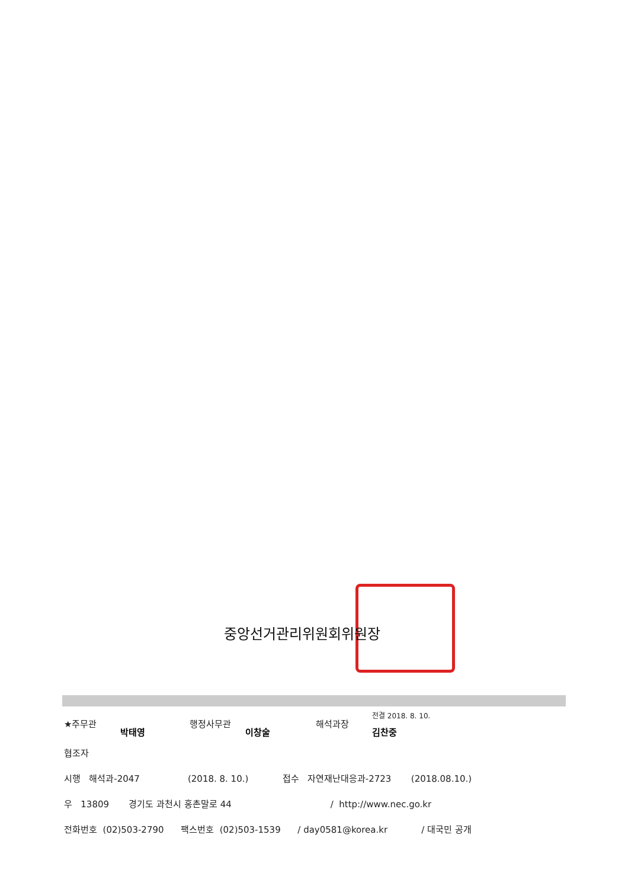중앙선거관리위원회위원장
★주무관
박태영
행정사무관
이창술
해석과장
전결 2018. 8. 10.
김찬중
협조자
시행 해석과-2047 (2018. 8. 10.) 접수 자연재난대응과-2723 (2018.08.10.)
우 13809 경기도 과천시 홍촌말로 44 / http://www.nec.go.kr
전화번호 (02)503-2790 팩스번호 (02)503-1539 / day0581@korea.kr / 대국민 공개